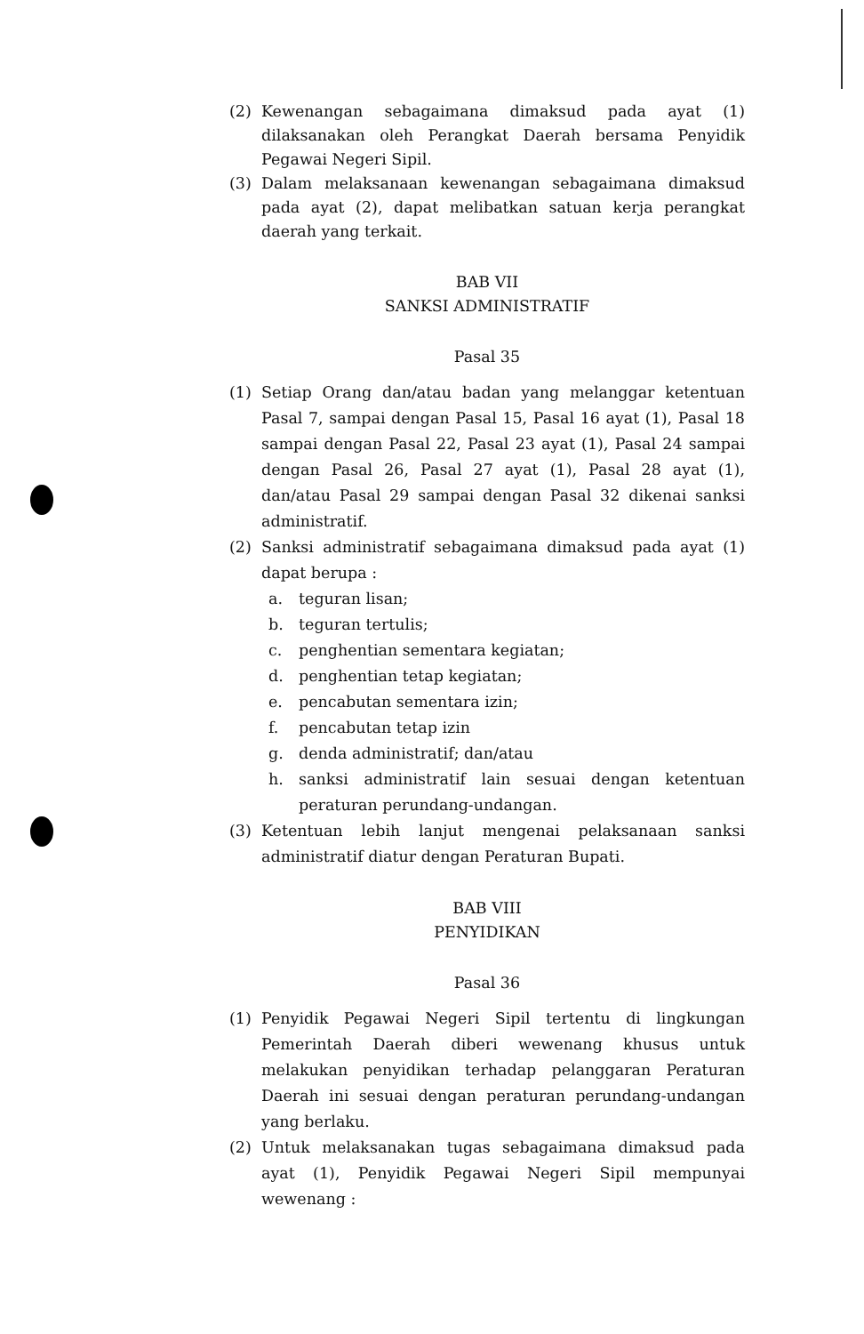(2) Kewenangan sebagaimana dimaksud pada ayat (1) dilaksanakan oleh Perangkat Daerah bersama Penyidik Pegawai Negeri Sipil.
(3) Dalam melaksanaan kewenangan sebagaimana dimaksud pada ayat (2), dapat melibatkan satuan kerja perangkat daerah yang terkait.
BAB VII
SANKSI ADMINISTRATIF
Pasal 35
(1) Setiap Orang dan/atau badan yang melanggar ketentuan Pasal 7, sampai dengan Pasal 15, Pasal 16 ayat (1), Pasal 18 sampai dengan Pasal 22, Pasal 23 ayat (1), Pasal 24 sampai dengan Pasal 26, Pasal 27 ayat (1), Pasal 28 ayat (1), dan/atau Pasal 29 sampai dengan Pasal 32 dikenai sanksi administratif.
(2) Sanksi administratif sebagaimana dimaksud pada ayat (1) dapat berupa :
a. teguran lisan;
b. teguran tertulis;
c. penghentian sementara kegiatan;
d. penghentian tetap kegiatan;
e. pencabutan sementara izin;
f. pencabutan tetap izin
g. denda administratif; dan/atau
h. sanksi administratif lain sesuai dengan ketentuan peraturan perundang-undangan.
(3) Ketentuan lebih lanjut mengenai pelaksanaan sanksi administratif diatur dengan Peraturan Bupati.
BAB VIII
PENYIDIKAN
Pasal 36
(1) Penyidik Pegawai Negeri Sipil tertentu di lingkungan Pemerintah Daerah diberi wewenang khusus untuk melakukan penyidikan terhadap pelanggaran Peraturan Daerah ini sesuai dengan peraturan perundang-undangan yang berlaku.
(2) Untuk melaksanakan tugas sebagaimana dimaksud pada ayat (1), Penyidik Pegawai Negeri Sipil mempunyai wewenang :